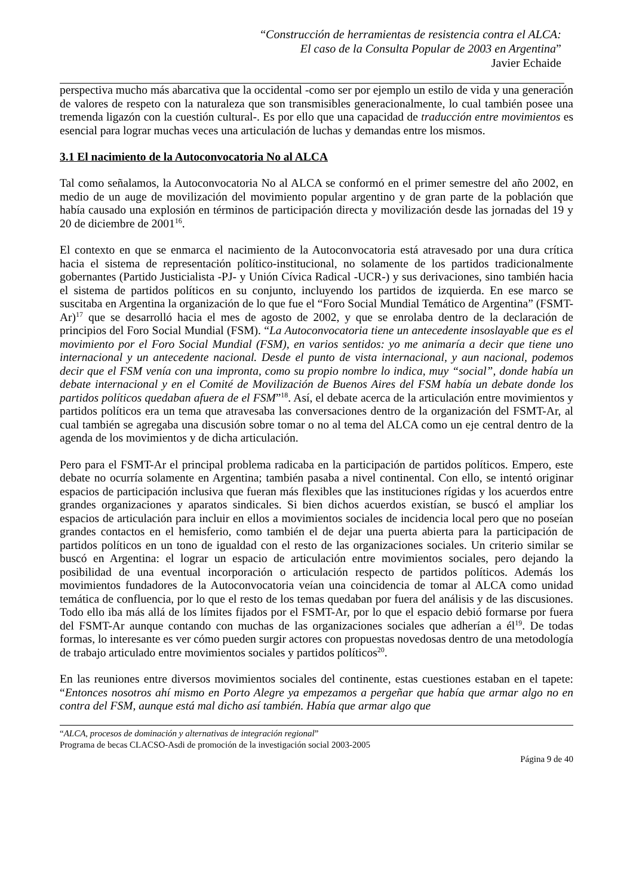“Construcción de herramientas de resistencia contra el ALCA:
El caso de la Consulta Popular de 2003 en Argentina”
Javier Echaide
perspectiva mucho más abarcativa que la occidental -como ser por ejemplo un estilo de vida y una generación de valores de respeto con la naturaleza que son transmisibles generacionalmente, lo cual también posee una tremenda ligazón con la cuestión cultural-. Es por ello que una capacidad de traducción entre movimientos es esencial para lograr muchas veces una articulación de luchas y demandas entre los mismos.
3.1 El nacimiento de la Autoconvocatoria No al ALCA
Tal como señalamos, la Autoconvocatoria No al ALCA se conformó en el primer semestre del año 2002, en medio de un auge de movilización del movimiento popular argentino y de gran parte de la población que había causado una explosión en términos de participación directa y movilización desde las jornadas del 19 y 20 de diciembre de 2001<sup>16</sup>.
El contexto en que se enmarca el nacimiento de la Autoconvocatoria está atravesado por una dura crítica hacia el sistema de representación político-institucional, no solamente de los partidos tradicionalmente gobernantes (Partido Justicialista -PJ- y Unión Cívica Radical -UCR-) y sus derivaciones, sino también hacia el sistema de partidos políticos en su conjunto, incluyendo los partidos de izquierda. En ese marco se suscitaba en Argentina la organización de lo que fue el “Foro Social Mundial Temático de Argentina” (FSMT-Ar)<sup>17</sup> que se desarrolló hacia el mes de agosto de 2002, y que se enrolaba dentro de la declaración de principios del Foro Social Mundial (FSM). “La Autoconvocatoria tiene un antecedente insoslayable que es el movimiento por el Foro Social Mundial (FSM), en varios sentidos: yo me animaría a decir que tiene uno internacional y un antecedente nacional. Desde el punto de vista internacional, y aun nacional, podemos decir que el FSM venía con una impronta, como su propio nombre lo indica, muy “social”, donde había un debate internacional y en el Comité de Movilización de Buenos Aires del FSM había un debate donde los partidos políticos quedaban afuera de el FSM”<sup>18</sup>. Así, el debate acerca de la articulación entre movimientos y partidos políticos era un tema que atravesaba las conversaciones dentro de la organización del FSMT-Ar, al cual también se agregaba una discusión sobre tomar o no al tema del ALCA como un eje central dentro de la agenda de los movimientos y de dicha articulación.
Pero para el FSMT-Ar el principal problema radicaba en la participación de partidos políticos. Empero, este debate no ocurría solamente en Argentina; también pasaba a nivel continental. Con ello, se intentó originar espacios de participación inclusiva que fueran más flexibles que las instituciones rígidas y los acuerdos entre grandes organizaciones y aparatos sindicales. Si bien dichos acuerdos existían, se buscó el ampliar los espacios de articulación para incluir en ellos a movimientos sociales de incidencia local pero que no poseían grandes contactos en el hemisferio, como también el de dejar una puerta abierta para la participación de partidos políticos en un tono de igualdad con el resto de las organizaciones sociales. Un criterio similar se buscó en Argentina: el lograr un espacio de articulación entre movimientos sociales, pero dejando la posibilidad de una eventual incorporación o articulación respecto de partidos políticos. Además los movimientos fundadores de la Autoconvocatoria veían una coincidencia de tomar al ALCA como unidad temática de confluencia, por lo que el resto de los temas quedaban por fuera del análisis y de las discusiones. Todo ello iba más allá de los límites fijados por el FSMT-Ar, por lo que el espacio debió formarse por fuera del FSMT-Ar aunque contando con muchas de las organizaciones sociales que adherían a él<sup>19</sup>. De todas formas, lo interesante es ver cómo pueden surgir actores con propuestas novedosas dentro de una metodología de trabajo articulado entre movimientos sociales y partidos políticos<sup>20</sup>.
En las reuniones entre diversos movimientos sociales del continente, estas cuestiones estaban en el tapete: “Entonces nosotros ahí mismo en Porto Alegre ya empezamos a pergeñar que había que armar algo no en contra del FSM, aunque está mal dicho así también. Había que armar algo que
“ALCA, procesos de dominación y alternativas de integración regional”
Programa de becas CLACSO-Asdi de promoción de la investigación social 2003-2005
Página 9 de 40